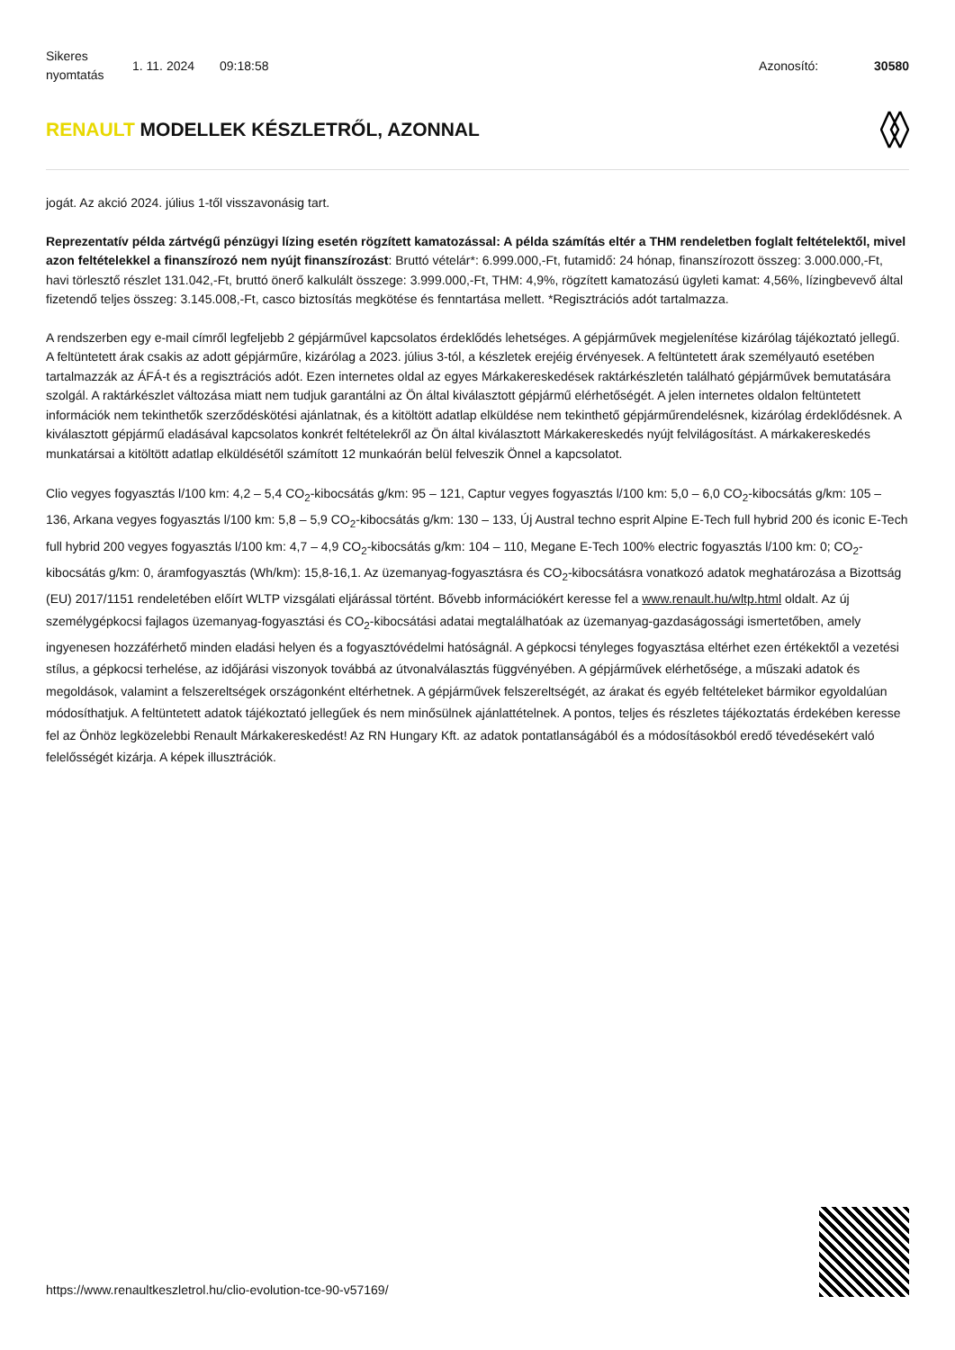Sikeres nyomtatás
1. 11. 2024 09:18:58 Azonosító: 30580
RENAULT MODELLEK KÉSZLETRŐL, AZONNAL
jogát. Az akció 2024. július 1-től visszavonásig tart.
Reprezentatív példa zártvégű pénzügyi lízing esetén rögzített kamatozással: A példa számítás eltér a THM rendeletben foglalt feltételektől, mivel azon feltételekkel a finanszírozó nem nyújt finanszírozást: Bruttó vételár*: 6.999.000,-Ft, futamidő: 24 hónap, finanszírozott összeg: 3.000.000,-Ft, havi törlesztő részlet 131.042,-Ft, bruttó önerő kalkulált összege: 3.999.000,-Ft, THM: 4,9%, rögzített kamatozású ügyleti kamat: 4,56%, lízingbevevő által fizetendő teljes összeg: 3.145.008,-Ft, casco biztosítás megkötése és fenntartása mellett. *Regisztrációs adót tartalmazza.
A rendszerben egy e-mail címről legfeljebb 2 gépjárművel kapcsolatos érdeklődés lehetséges. A gépjárművek megjelenítése kizárólag tájékoztató jellegű. A feltüntetett árak csakis az adott gépjárműre, kizárólag a 2023. július 3-tól, a készletek erejéig érvényesek. A feltüntetett árak személyautó esetében tartalmazzák az ÁFÁ-t és a regisztrációs adót. Ezen internetes oldal az egyes Márkakereskedések raktárkészletén található gépjárművek bemutatására szolgál. A raktárkészlet változása miatt nem tudjuk garantálni az Ön által kiválasztott gépjármű elérhetőségét. A jelen internetes oldalon feltüntetett információk nem tekinthetők szerződéskötési ajánlatnak, és a kitöltött adatlap elküldése nem tekinthető gépjárműrendelésnek, kizárólag érdeklődésnek. A kiválasztott gépjármű eladásával kapcsolatos konkrét feltételekről az Ön által kiválasztott Márkakereskedés nyújt felvilágosítást. A márkakereskedés munkatársai a kitöltött adatlap elküldésétől számított 12 munkaórán belül felveszik Önnel a kapcsolatot.
Clio vegyes fogyasztás l/100 km: 4,2 – 5,4 CO<sub>2</sub>-kibocsátás g/km: 95 – 121, Captur vegyes fogyasztás l/100 km: 5,0 – 6,0 CO<sub>2</sub>-kibocsátás g/km: 105 – 136, Arkana vegyes fogyasztás l/100 km: 5,8 – 5,9 CO<sub>2</sub>-kibocsátás g/km: 130 – 133, Új Austral techno esprit Alpine E-Tech full hybrid 200 és iconic E-Tech full hybrid 200 vegyes fogyasztás l/100 km: 4,7 – 4,9 CO<sub>2</sub>-kibocsátás g/km: 104 – 110, Megane E-Tech 100% electric fogyasztás l/100 km: 0; CO<sub>2</sub>-kibocsátás g/km: 0, áramfogyasztás (Wh/km): 15,8-16,1. Az üzemanyag-fogyasztásra és CO<sub>2</sub>-kibocsátásra vonatkozó adatok meghatározása a Bizottság (EU) 2017/1151 rendeletében előírt WLTP vizsgálati eljárással történt. Bővebb információkért keresse fel a www.renault.hu/wltp.html oldalt. Az új személygépkocsi fajlagos üzemanyag-fogyasztási és CO<sub>2</sub>-kibocsátási adatai megtalálhatóak az üzemanyag-gazdaságossági ismertetőben, amely ingyenesen hozzáférhető minden eladási helyen és a fogyasztóvédelmi hatóságnál. A gépkocsi tényleges fogyasztása eltérhet ezen értékektől a vezetési stílus, a gépkocsi terhelése, az időjárási viszonyok továbbá az útvonalválasztás függvényében. A gépjárművek elérhetősége, a műszaki adatok és megoldások, valamint a felszereltségek országonként eltérhetnek. A gépjárművek felszereltségét, az árakat és egyéb feltételeket bármikor egyoldalúan módosíthatjuk. A feltüntetett adatok tájékoztató jellegűek és nem minősülnek ajánlattételnek. A pontos, teljes és részletes tájékoztatás érdekében keresse fel az Önhöz legközelebbi Renault Márkakereskedést! Az RN Hungary Kft. az adatok pontatlanságából és a módosításokból eredő tévedésekért való felelősségét kizárja. A képek illusztrációk.
https://www.renaultkeszletrol.hu/clio-evolution-tce-90-v57169/